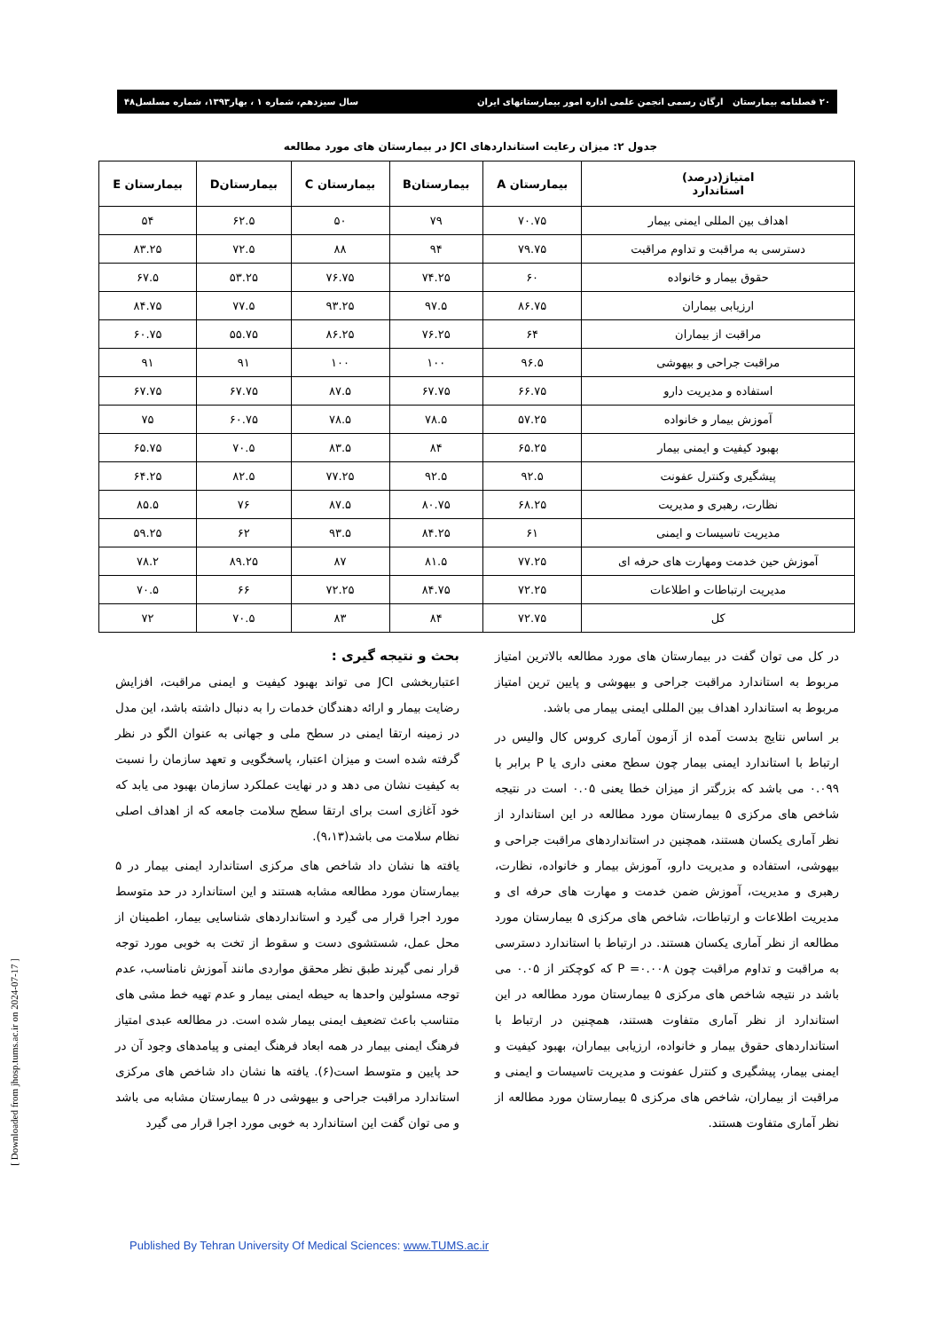۲۰ فصلنامه بیمارستان ارگان رسمی انجمن علمی اداره امور بیمارستانهای ایران سال سیزدهم، شماره ۱ ، بهار۱۳۹۳، شماره مسلسل۴۸
جدول ۲: میزان رعایت استانداردهای JCI در بیمارستان های مورد مطالعه
| امتیاز(درصد) استاندارد | بیمارستان A | بیمارستانB | بیمارستان C | بیمارستانD | بیمارستان E |
| --- | --- | --- | --- | --- | --- |
| اهداف بین المللی ایمنی بیمار | ۷۰.۷۵ | ۷۹ | ۵۰ | ۶۲.۵ | ۵۴ |
| دسترسی به مراقبت و تداوم مراقبت | ۷۹.۷۵ | ۹۴ | ۸۸ | ۷۲.۵ | ۸۳.۲۵ |
| حقوق بیمار و خانواده | ۶۰ | ۷۴.۲۵ | ۷۶.۷۵ | ۵۳.۲۵ | ۶۷.۵ |
| ارزیابی بیماران | ۸۶.۷۵ | ۹۷.۵ | ۹۳.۲۵ | ۷۷.۵ | ۸۴.۷۵ |
| مراقبت از بیماران | ۶۴ | ۷۶.۲۵ | ۸۶.۲۵ | ۵۵.۷۵ | ۶۰.۷۵ |
| مراقبت جراحی و بیهوشی | ۹۶.۵ | ۱۰۰ | ۱۰۰ | ۹۱ | ۹۱ |
| استفاده و مدیریت دارو | ۶۶.۷۵ | ۶۷.۷۵ | ۸۷.۵ | ۶۷.۷۵ | ۶۷.۷۵ |
| آموزش بیمار و خانواده | ۵۷.۲۵ | ۷۸.۵ | ۷۸.۵ | ۶۰.۷۵ | ۷۵ |
| بهبود کیفیت و ایمنی بیمار | ۶۵.۲۵ | ۸۴ | ۸۳.۵ | ۷۰.۵ | ۶۵.۷۵ |
| پیشگیری وکنترل عفونت | ۹۲.۵ | ۹۲.۵ | ۷۷.۲۵ | ۸۲.۵ | ۶۴.۲۵ |
| نظارت، رهبری و مدیریت | ۶۸.۲۵ | ۸۰.۷۵ | ۸۷.۵ | ۷۶ | ۸۵.۵ |
| مدیریت تاسیسات و ایمنی | ۶۱ | ۸۴.۲۵ | ۹۳.۵ | ۶۲ | ۵۹.۲۵ |
| آموزش حین خدمت ومهارت های حرفه ای | ۷۷.۲۵ | ۸۱.۵ | ۸۷ | ۸۹.۲۵ | ۷۸.۲ |
| مدیریت ارتباطات و اطلاعات | ۷۲.۲۵ | ۸۴.۷۵ | ۷۲.۲۵ | ۶۶ | ۷۰.۵ |
| کل | ۷۲.۷۵ | ۸۴ | ۸۳ | ۷۰.۵ | ۷۲ |
در کل می توان گفت در بیمارستان های مورد مطالعه بالاترین امتیاز مربوط به استاندارد مراقبت جراحی و بیهوشی و پایین ترین امتیاز مربوط به استاندارد اهداف بین المللی ایمنی بیمار می باشد.
بر اساس نتایج بدست آمده از آزمون آماری کروس کال والیس در ارتباط با استاندارد ایمنی بیمار چون سطح معنی داری یا P برابر با ۰.۰۹۹ می باشد که بزرگتر از میزان خطا یعنی ۰.۰۵ است در نتیجه شاخص های مرکزی ۵ بیمارستان مورد مطالعه در این استاندارد از نظر آماری یکسان هستند، همچنین در استانداردهای مراقبت جراحی و بیهوشی، استفاده و مدیریت دارو، آموزش بیمار و خانواده، نظارت، رهبری و مدیریت، آموزش ضمن خدمت و مهارت های حرفه ای و مدیریت اطلاعات و ارتباطات، شاخص های مرکزی ۵ بیمارستان مورد مطالعه از نظر آماری یکسان هستند. در ارتباط با استاندارد دسترسی به مراقبت و تداوم مراقبت چون P =۰.۰۰۸ که کوچکتر از ۰.۰۵ می باشد در نتیجه شاخص های مرکزی ۵ بیمارستان مورد مطالعه در این استاندارد از نظر آماری متفاوت هستند، همچنین در ارتباط با استانداردهای حقوق بیمار و خانواده، ارزیابی بیماران، بهبود کیفیت و ایمنی بیمار، پیشگیری و کنترل عفونت و مدیریت تاسیسات و ایمنی و مراقبت از بیماران، شاخص های مرکزی ۵ بیمارستان مورد مطالعه از نظر آماری متفاوت هستند.
بحث و نتیجه گیری :
اعتباربخشی JCI می تواند بهبود کیفیت و ایمنی مراقبت، افزایش رضایت بیمار و ارائه دهندگان خدمات را به دنبال داشته باشد، این مدل در زمینه ارتقا ایمنی در سطح ملی و جهانی به عنوان الگو در نظر گرفته شده است و میزان اعتبار، پاسخگویی و تعهد سازمان را نسبت به کیفیت نشان می دهد و در نهایت عملکرد سازمان بهبود می یابد که خود آغازی است برای ارتقا سطح سلامت جامعه که از اهداف اصلی نظام سلامت می باشد(۹،۱۳).
یافته ها نشان داد شاخص های مرکزی استاندارد ایمنی بیمار در ۵ بیمارستان مورد مطالعه مشابه هستند و این استاندارد در حد متوسط مورد اجرا قرار می گیرد و استانداردهای شناسایی بیمار، اطمینان از محل عمل، شستشوی دست و سقوط از تخت به خوبی مورد توجه قرار نمی گیرند طبق نظر محقق مواردی مانند آموزش نامناسب، عدم توجه مسئولین واحدها به حیطه ایمنی بیمار و عدم تهیه خط مشی های متناسب باعث تضعیف ایمنی بیمار شده است. در مطالعه عبدی امتیاز فرهنگ ایمنی بیمار در همه ابعاد فرهنگ ایمنی و پیامدهای وجود آن در حد پایین و متوسط است(۶). یافته ها نشان داد شاخص های مرکزی استاندارد مراقبت جراحی و بیهوشی در ۵ بیمارستان مشابه می باشد و می توان گفت این استاندارد به خوبی مورد اجرا قرار می گیرد
[ Downloaded from jhosp.tums.ac.ir on 2024-07-17 ]
Published By Tehran University Of Medical Sciences: www.TUMS.ac.ir